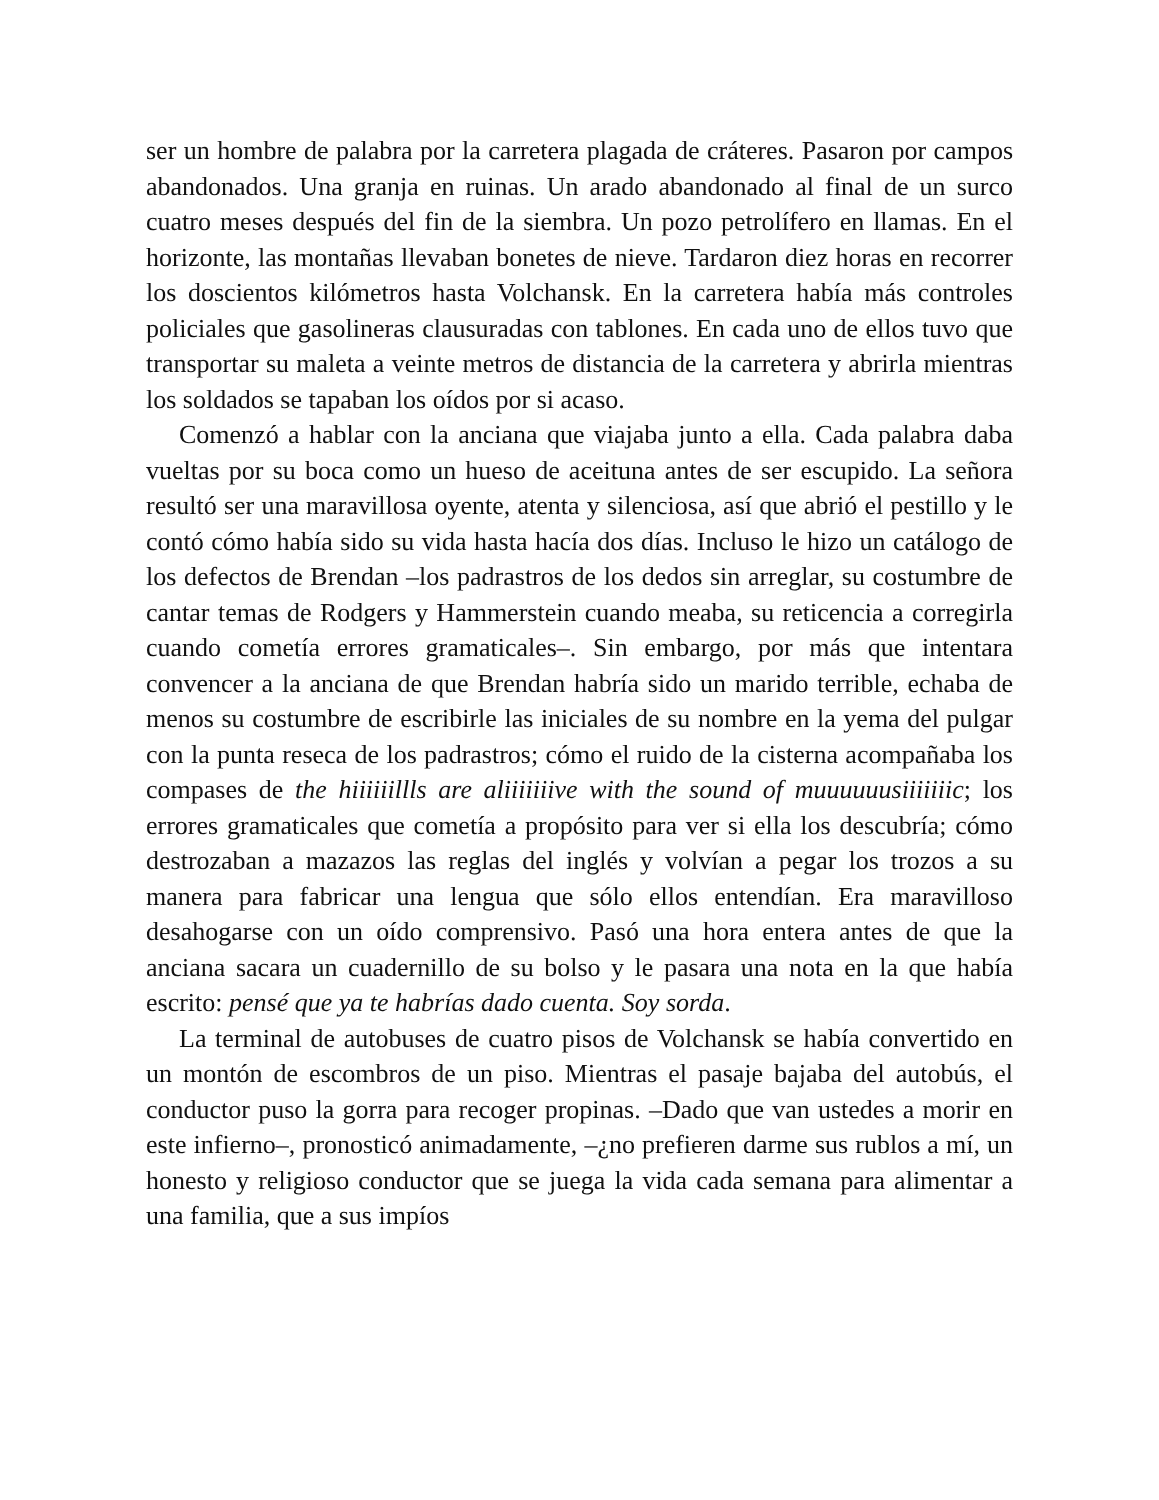ser un hombre de palabra por la carretera plagada de cráteres. Pasaron por campos abandonados. Una granja en ruinas. Un arado abandonado al final de un surco cuatro meses después del fin de la siembra. Un pozo petrolífero en llamas. En el horizonte, las montañas llevaban bonetes de nieve. Tardaron diez horas en recorrer los doscientos kilómetros hasta Volchansk. En la carretera había más controles policiales que gasolineras clausuradas con tablones. En cada uno de ellos tuvo que transportar su maleta a veinte metros de distancia de la carretera y abrirla mientras los soldados se tapaban los oídos por si acaso.
Comenzó a hablar con la anciana que viajaba junto a ella. Cada palabra daba vueltas por su boca como un hueso de aceituna antes de ser escupido. La señora resultó ser una maravillosa oyente, atenta y silenciosa, así que abrió el pestillo y le contó cómo había sido su vida hasta hacía dos días. Incluso le hizo un catálogo de los defectos de Brendan –los padrastros de los dedos sin arreglar, su costumbre de cantar temas de Rodgers y Hammerstein cuando meaba, su reticencia a corregirla cuando cometía errores gramaticales–. Sin embargo, por más que intentara convencer a la anciana de que Brendan habría sido un marido terrible, echaba de menos su costumbre de escribirle las iniciales de su nombre en la yema del pulgar con la punta reseca de los padrastros; cómo el ruido de la cisterna acompañaba los compases de the hiiiiiillls are aliiiiiiive with the sound of muuuuuusiiiiiiic; los errores gramaticales que cometía a propósito para ver si ella los descubría; cómo destrozaban a mazazos las reglas del inglés y volvían a pegar los trozos a su manera para fabricar una lengua que sólo ellos entendían. Era maravilloso desahogarse con un oído comprensivo. Pasó una hora entera antes de que la anciana sacara un cuadernillo de su bolso y le pasara una nota en la que había escrito: pensé que ya te habrías dado cuenta. Soy sorda.
La terminal de autobuses de cuatro pisos de Volchansk se había convertido en un montón de escombros de un piso. Mientras el pasaje bajaba del autobús, el conductor puso la gorra para recoger propinas. –Dado que van ustedes a morir en este infierno–, pronosticó animadamente, –¿no prefieren darme sus rublos a mí, un honesto y religioso conductor que se juega la vida cada semana para alimentar a una familia, que a sus impíos